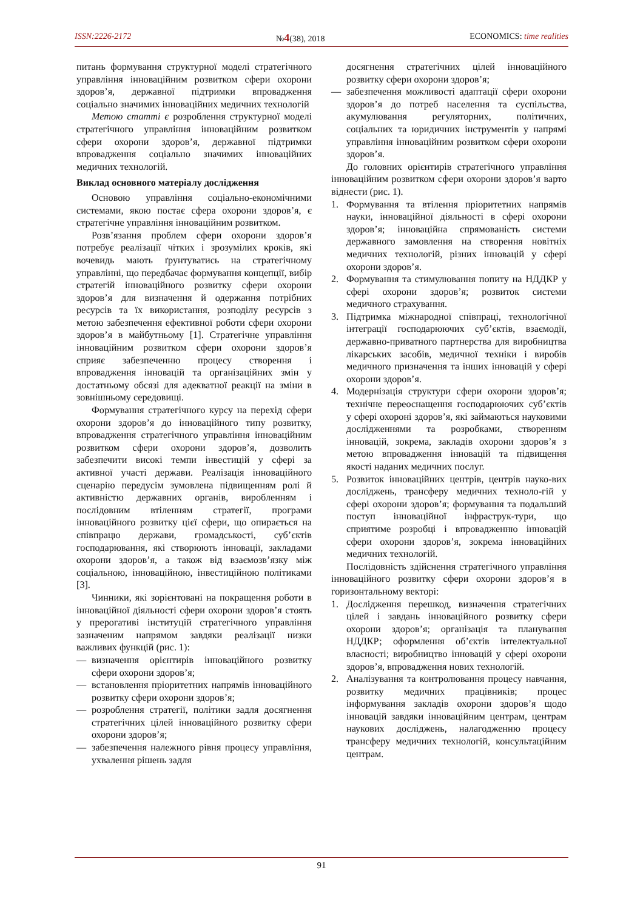ISSN:2226-2172 №4(38), 2018 ECONOMICS: time realities
питань формування структурної моделі стратегічного управління інноваційним розвитком сфери охорони здоров’я, державної підтримки впровадження соціально значимих інноваційних медичних технологій
Метою статті є розроблення структурної моделі стратегічного управління інноваційним розвитком сфери охорони здоров’я, державної підтримки впровадження соціально значимих інноваційних медичних технологій.
Виклад основного матеріалу дослідження
Основою управління соціально-економічними системами, якою постає сфера охорони здоров’я, є стратегічне управління інноваційним розвитком.
Розв’язання проблем сфери охорони здоров’я потребує реалізації чітких і зрозумілих кроків, які вочевидь мають ґрунтуватись на стратегічному управлінні, що передбачає формування концепції, вибір стратегій інноваційного розвитку сфери охорони здоров’я для визначення й одержання потрібних ресурсів та їх використання, розподілу ресурсів з метою забезпечення ефективної роботи сфери охорони здоров’я в майбутньому [1]. Стратегічне управління інноваційним розвитком сфери охорони здоров’я сприяє забезпеченню процесу створення і впровадження інновацій та організаційних змін у достатньому обсязі для адекватної реакції на зміни в зовнішньому середовищі.
Формування стратегічного курсу на перехід сфери охорони здоров’я до інноваційного типу розвитку, впровадження стратегічного управління інноваційним розвитком сфери охорони здоров’я, дозволить забезпечити високі темпи інвестицій у сфері за активної участі держави. Реалізація інноваційного сценарію передусім зумовлена підвищенням ролі й активністю державних органів, виробленням і послідовним втіленням стратегії, програми інноваційного розвитку цієї сфери, що опирається на співпрацю держави, громадськості, суб’єктів господарювання, які створюють інновації, закладами охорони здоров’я, а також від взаємозв’язку між соціальною, інноваційною, інвестиційною політиками [3].
Чинники, які зорієнтовані на покращення роботи в інноваційної діяльності сфери охорони здоров’я стоять у прерогативі інституцій стратегічного управління зазначеним напрямом завдяки реалізації низки важливих функцій (рис. 1):
— визначення орієнтирів інноваційного розвитку сфери охорони здоров’я;
— встановлення пріоритетних напрямів інноваційного розвитку сфери охорони здоров’я;
— розроблення стратегії, політики задля досягнення стратегічних цілей інноваційного розвитку сфери охорони здоров’я;
— забезпечення належного рівня процесу управління, ухвалення рішень задля
досягнення стратегічних цілей інноваційного розвитку сфери охорони здоров’я;
— забезпечення можливості адаптації сфери охорони здоров’я до потреб населення та суспільства, акумулювання регуляторних, політичних, соціальних та юридичних інструментів у напрямі управління інноваційним розвитком сфери охорони здоров’я.
До головних орієнтирів стратегічного управління інноваційним розвитком сфери охорони здоров’я варто віднести (рис. 1).
1. Формування та втілення пріоритетних напрямів науки, інноваційної діяльності в сфері охорони здоров’я; інноваційна спрямованість системи державного замовлення на створення новітніх медичних технологій, різних інновацій у сфері охорони здоров’я.
2. Формування та стимулювання попиту на НДДКР у сфері охорони здоров’я; розвиток системи медичного страхування.
3. Підтримка міжнародної співпраці, технологічної інтеграції господарюючих суб’єктів, взаємодії, державно-приватного партнерства для виробництва лікарських засобів, медичної техніки і виробів медичного призначення та інших інновацій у сфері охорони здоров’я.
4. Модернізація структури сфери охорони здоров’я; технічне переоснащення господарюючих суб’єктів у сфері охороні здоров’я, які займаються науковими дослідженнями та розробками, створенням інновацій, зокрема, закладів охорони здоров’я з метою впровадження інновацій та підвищення якості наданих медичних послуг.
5. Розвиток інноваційних центрів, центрів науко-вих досліджень, трансферу медичних техноло-гій у сфері охорони здоров’я; формування та подальший поступ інноваційної інфраструк-тури, що сприятиме розробці і впровадженню інновацій сфери охорони здоров’я, зокрема інноваційних медичних технологій.
Послідовність здійснення стратегічного управління інноваційного розвитку сфери охорони здоров’я в горизонтальному векторі:
1. Дослідження перешкод, визначення стратегічних цілей і завдань інноваційного розвитку сфери охорони здоров’я; організація та планування НДДКР; оформлення об’єктів інтелектуальної власності; виробництво інновацій у сфері охорони здоров’я, впровадження нових технологій.
2. Аналізування та контролювання процесу навчання, розвитку медичних працівників; процес інформування закладів охорони здоров’я щодо інновацій завдяки інноваційним центрам, центрам наукових досліджень, налагодженню процесу трансферу медичних технологій, консультаційним центрам.
91